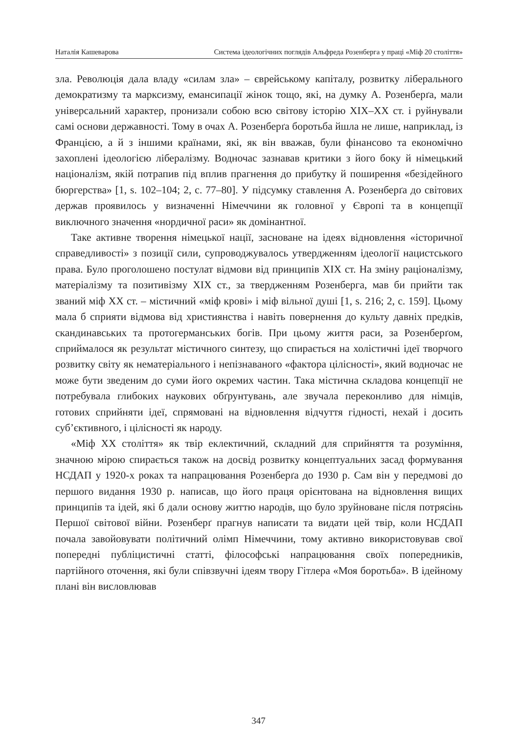Наталія Кашеварова Система ідеологічних поглядів Альфреда Розенберга у праці «Міф 20 століття»
зла. Революція дала владу «силам зла» – єврейському капіталу, розвитку ліберального демократизму та марксизму, емансипації жінок тощо, які, на думку А. Розенберґа, мали універсальний характер, пронизали собою всю світову історію XIX–XX ст. і руйнували самі основи державності. Тому в очах А. Розенберґа боротьба йшла не лише, наприклад, із Францією, а й з іншими країнами, які, як він вважав, були фінансово та економічно захоплені ідеологією лібералізму. Водночас зазнавав критики з його боку й німецький націоналізм, якій потрапив під вплив прагнення до прибутку й поширення «безідейного бюргерства» [1, s. 102–104; 2, c. 77–80]. У підсумку ставлення А. Розенберґа до світових держав проявилось у визначенні Німеччини як головної у Європі та в концепції виключного значення «нордичної раси» як домінантної.
Таке активне творення німецької нації, засноване на ідеях відновлення «історичної справедливості» з позиції сили, супроводжувалось утвердженням ідеології нацистського права. Було проголошено постулат відмови від принципів XIX ст. На зміну раціоналізму, матеріалізму та позитивізму XIX ст., за твердженням Розенберга, мав би прийти так званий міф XX ст. – містичний «міф крові» і міф вільної душі [1, s. 216; 2, c. 159]. Цьому мала б сприяти відмова від християнства і навіть повернення до культу давніх предків, скандинавських та протогерманських богів. При цьому життя раси, за Розенберґом, сприймалося як результат містичного синтезу, що спирається на холістичні ідеї творчого розвитку світу як нематеріального і непізнаваного «фактора цілісності», який водночас не може бути зведеним до суми його окремих частин. Така містична складова концепції не потребувала глибоких наукових обґрунтувань, але звучала переконливо для німців, готових сприйняти ідеї, спрямовані на відновлення відчуття гідності, нехай і досить суб’єктивного, і цілісності як народу.
«Міф XX століття» як твір еклектичний, складний для сприйняття та розуміння, значною мірою спирається також на досвід розвитку концептуальних засад формування НСДАП у 1920-х роках та напрацювання Розенберґа до 1930 р. Сам він у передмові до першого видання 1930 р. написав, що його праця орієнтована на відновлення вищих принципів та ідей, які б дали основу життю народів, що було зруйноване після потрясінь Першої світової війни. Розенберґ прагнув написати та видати цей твір, коли НСДАП почала завойовувати політичний олімп Німеччини, тому активно використовував свої попередні публіцистичні статті, філософські напрацювання своїх попередників, партійного оточення, які були співзвучні ідеям твору Гітлера «Моя боротьба». В ідейному плані він висловлював
347